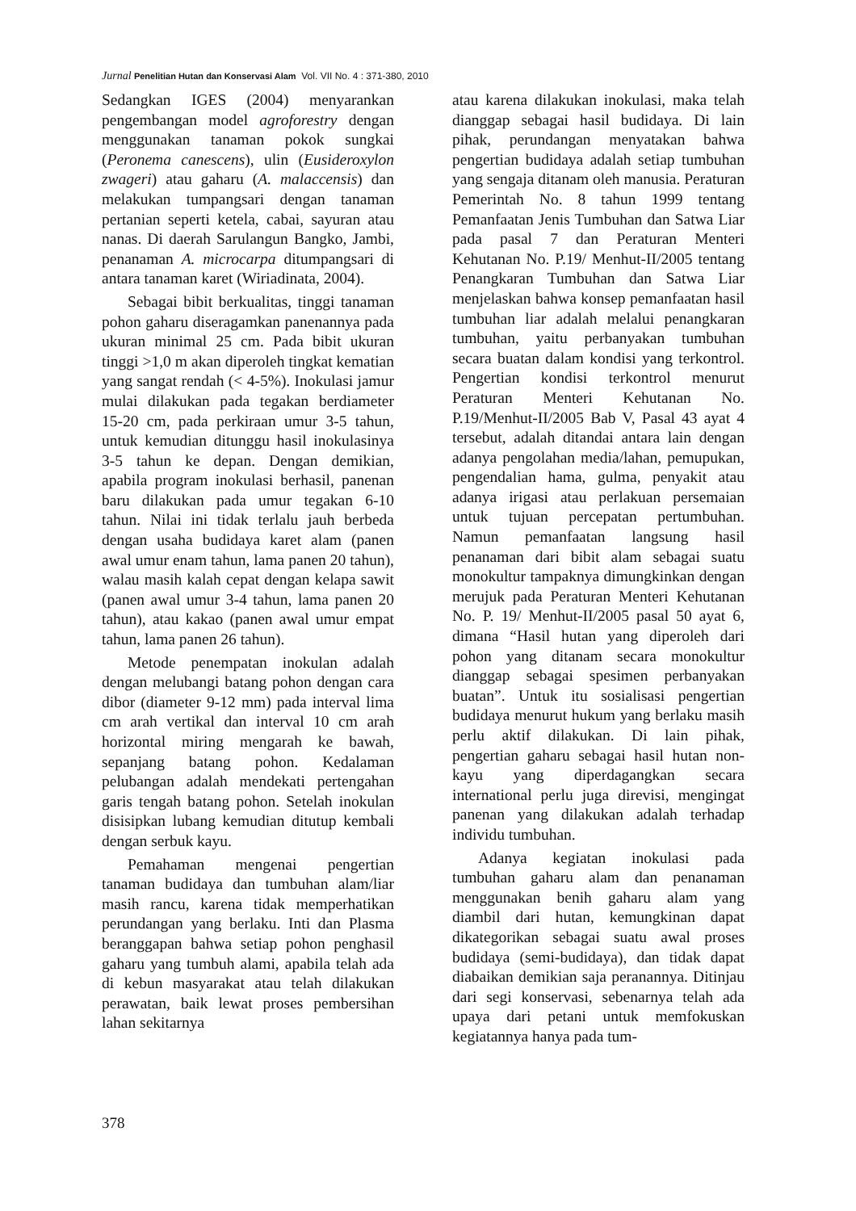Jurnal Penelitian Hutan dan Konservasi Alam Vol. VII No. 4 : 371-380, 2010
Sedangkan IGES (2004) menyarankan pengembangan model agroforestry dengan menggunakan tanaman pokok sungkai (Peronema canescens), ulin (Eusideroxylon zwageri) atau gaharu (A. malaccensis) dan melakukan tumpangsari dengan tanaman pertanian seperti ketela, cabai, sayuran atau nanas. Di daerah Sarulangun Bangko, Jambi, penanaman A. microcarpa ditumpangsari di antara tanaman karet (Wiriadinata, 2004).
Sebagai bibit berkualitas, tinggi tanaman pohon gaharu diseragamkan panenannya pada ukuran minimal 25 cm. Pada bibit ukuran tinggi >1,0 m akan diperoleh tingkat kematian yang sangat rendah (< 4-5%). Inokulasi jamur mulai dilakukan pada tegakan berdiameter 15-20 cm, pada perkiraan umur 3-5 tahun, untuk kemudian ditunggu hasil inokulasinya 3-5 tahun ke depan. Dengan demikian, apabila program inokulasi berhasil, panenan baru dilakukan pada umur tegakan 6-10 tahun. Nilai ini tidak terlalu jauh berbeda dengan usaha budidaya karet alam (panen awal umur enam tahun, lama panen 20 tahun), walau masih kalah cepat dengan kelapa sawit (panen awal umur 3-4 tahun, lama panen 20 tahun), atau kakao (panen awal umur empat tahun, lama panen 26 tahun).
Metode penempatan inokulan adalah dengan melubangi batang pohon dengan cara dibor (diameter 9-12 mm) pada interval lima cm arah vertikal dan interval 10 cm arah horizontal miring mengarah ke bawah, sepanjang batang pohon. Kedalaman pelubangan adalah mendekati pertengahan garis tengah batang pohon. Setelah inokulan disisipkan lubang kemudian ditutup kembali dengan serbuk kayu.
Pemahaman mengenai pengertian tanaman budidaya dan tumbuhan alam/liar masih rancu, karena tidak memperhatikan perundangan yang berlaku. Inti dan Plasma beranggapan bahwa setiap pohon penghasil gaharu yang tumbuh alami, apabila telah ada di kebun masyarakat atau telah dilakukan perawatan, baik lewat proses pembersihan lahan sekitarnya
atau karena dilakukan inokulasi, maka telah dianggap sebagai hasil budidaya. Di lain pihak, perundangan menyatakan bahwa pengertian budidaya adalah setiap tumbuhan yang sengaja ditanam oleh manusia. Peraturan Pemerintah No. 8 tahun 1999 tentang Pemanfaatan Jenis Tumbuhan dan Satwa Liar pada pasal 7 dan Peraturan Menteri Kehutanan No. P.19/ Menhut-II/2005 tentang Penangkaran Tumbuhan dan Satwa Liar menjelaskan bahwa konsep pemanfaatan hasil tumbuhan liar adalah melalui penangkaran tumbuhan, yaitu perbanyakan tumbuhan secara buatan dalam kondisi yang terkontrol. Pengertian kondisi terkontrol menurut Peraturan Menteri Kehutanan No. P.19/Menhut-II/2005 Bab V, Pasal 43 ayat 4 tersebut, adalah ditandai antara lain dengan adanya pengolahan media/lahan, pemupukan, pengendalian hama, gulma, penyakit atau adanya irigasi atau perlakuan persemaian untuk tujuan percepatan pertumbuhan. Namun pemanfaatan langsung hasil penanaman dari bibit alam sebagai suatu monokultur tampaknya dimungkinkan dengan merujuk pada Peraturan Menteri Kehutanan No. P. 19/ Menhut-II/2005 pasal 50 ayat 6, dimana “Hasil hutan yang diperoleh dari pohon yang ditanam secara monokultur dianggap sebagai spesimen perbanyakan buatan”. Untuk itu sosialisasi pengertian budidaya menurut hukum yang berlaku masih perlu aktif dilakukan. Di lain pihak, pengertian gaharu sebagai hasil hutan non-kayu yang diperdagangkan secara international perlu juga direvisi, mengingat panenan yang dilakukan adalah terhadap individu tumbuhan.
Adanya kegiatan inokulasi pada tumbuhan gaharu alam dan penanaman menggunakan benih gaharu alam yang diambil dari hutan, kemungkinan dapat dikategorikan sebagai suatu awal proses budidaya (semi-budidaya), dan tidak dapat diabaikan demikian saja peranannya. Ditinjau dari segi konservasi, sebenarnya telah ada upaya dari petani untuk memfokuskan kegiatannya hanya pada tum-
378